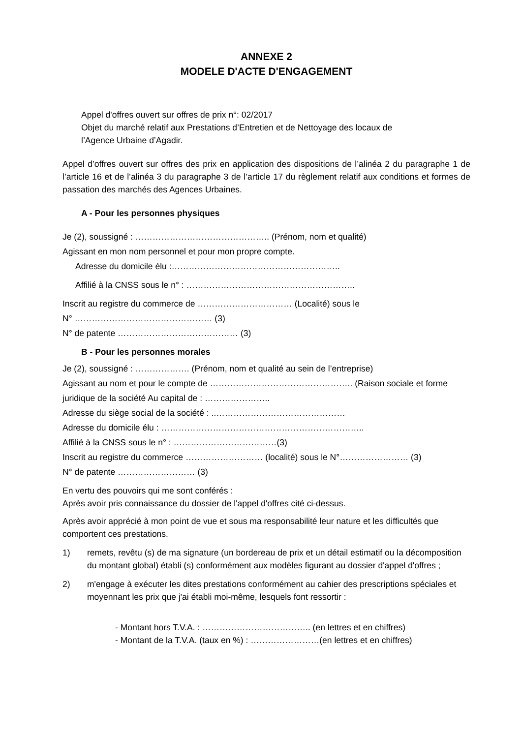ANNEXE 2
MODELE D'ACTE D'ENGAGEMENT
Appel d'offres ouvert sur offres de prix n°: 02/2017
Objet du marché relatif aux Prestations d’Entretien et de Nettoyage des locaux de
l’Agence Urbaine d’Agadir.
Appel d’offres ouvert sur offres des prix en application des dispositions de l’alinéa 2 du paragraphe 1 de l’article 16 et de l’alinéa 3 du paragraphe 3 de l’article 17 du règlement relatif aux conditions et formes de passation des marchés des Agences Urbaines.
A - Pour les personnes physiques
Je (2), soussigné : ……………………………………….. (Prénom, nom et qualité)
Agissant en mon nom personnel et pour mon propre compte.
Adresse du domicile élu :…………………………………………………..
Affilié à la CNSS sous le n° : …………………………………………………..
Inscrit au registre du commerce de …………………………… (Localité) sous le
N° ………………………………………… (3)
N° de patente …………………………………… (3)
B - Pour les personnes morales
Je (2), soussigné : ………………. (Prénom, nom et qualité au sein de l’entreprise)
Agissant au nom et pour le compte de ………………………………………….. (Raison sociale et forme
juridique de la société Au capital de : …………………..
Adresse du siège social de la société : ..………………………………………
Adresse du domicile élu : ……………………………………………………………..
Affilié à la CNSS sous le n° : ………………………………(3)
Inscrit au registre du commerce ……………………… (localité) sous le N°…………………… (3)
N° de patente ……………………… (3)
En vertu des pouvoirs qui me sont conférés :
Après avoir pris connaissance du dossier de l'appel d'offres cité ci-dessus.
Après avoir apprécié à mon point de vue et sous ma responsabilité leur nature et les difficultés que comportent ces prestations.
1) remets, revêtu (s) de ma signature (un bordereau de prix et un détail estimatif ou la décomposition du montant global) établi (s) conformément aux modèles figurant au dossier d'appel d'offres ;
2) m'engage à exécuter les dites prestations conformément au cahier des prescriptions spéciales et moyennant les prix que j'ai établi moi-même, lesquels font ressortir :
- Montant hors T.V.A. : ……………………………….. (en lettres et en chiffres)
- Montant de la T.V.A. (taux en %) : ……………………(en lettres et en chiffres)